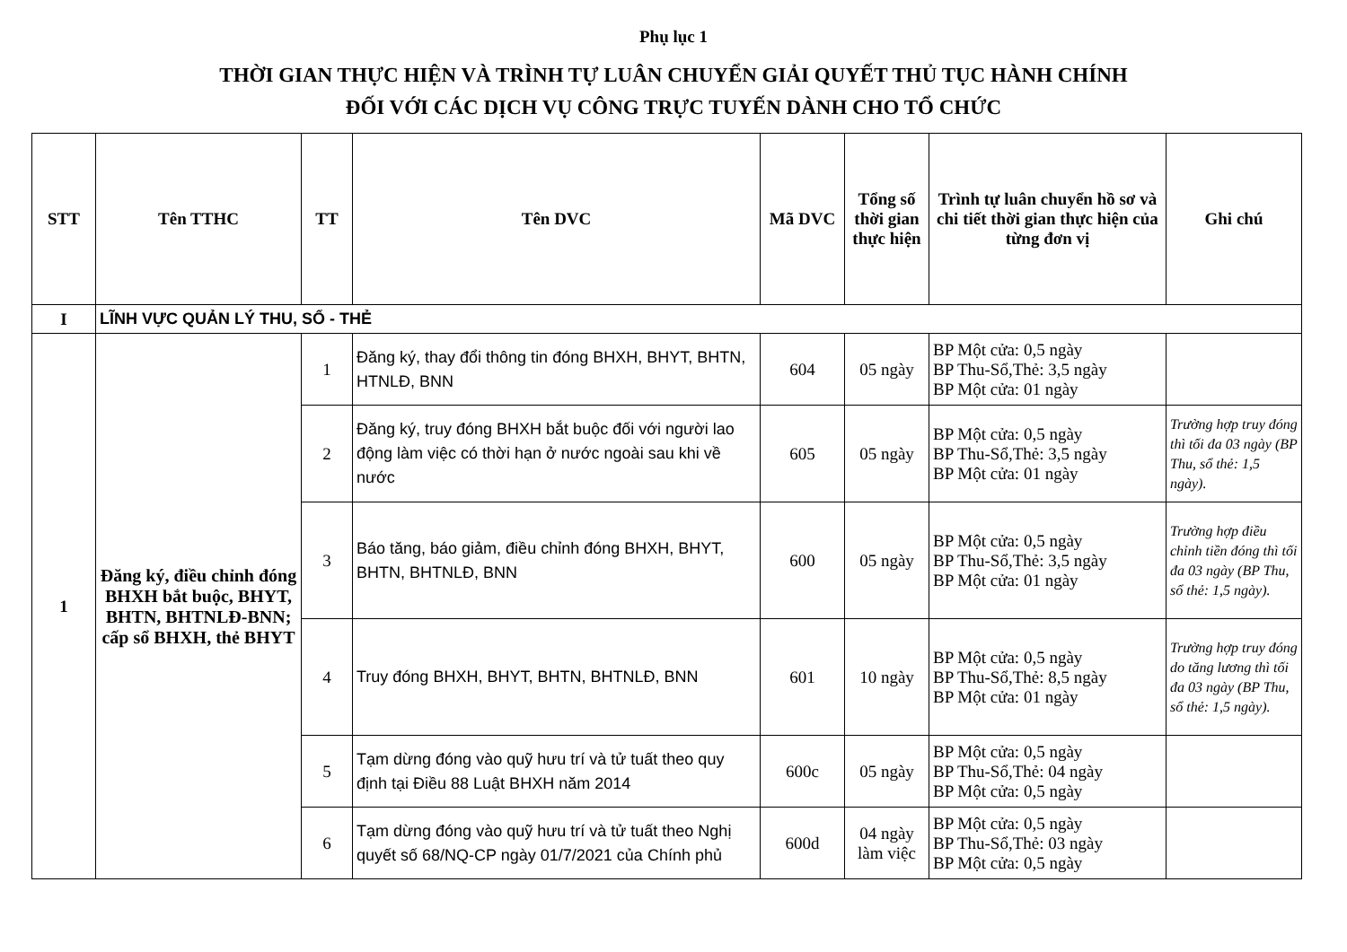Phụ lục 1
THỜI GIAN THỰC HIỆN VÀ TRÌNH TỰ LUÂN CHUYỂN GIẢI QUYẾT THỦ TỤC HÀNH CHÍNH
ĐỐI VỚI CÁC DỊCH VỤ CÔNG TRỰC TUYẾN DÀNH CHO TỔ CHỨC
| STT | Tên TTHC | TT | Tên DVC | Mã DVC | Tổng số thời gian thực hiện | Trình tự luân chuyển hồ sơ và chi tiết thời gian thực hiện của từng đơn vị | Ghi chú |
| --- | --- | --- | --- | --- | --- | --- | --- |
| I | LĨNH VỰC QUẢN LÝ THU, SỔ - THẺ | | | | | | |
| 1 | Đăng ký, điều chỉnh đóng BHXH bắt buộc, BHYT, BHTN, BHTNLĐ-BNN; cấp sổ BHXH, thẻ BHYT | 1 | Đăng ký, thay đổi thông tin đóng BHXH, BHYT, BHTN, HTNLĐ, BNN | 604 | 05 ngày | BP Một cửa: 0,5 ngày BP Thu-Sổ,Thẻ: 3,5 ngày BP Một cửa: 01 ngày | |
| | | 2 | Đăng ký, truy đóng BHXH bắt buộc đối với người lao động làm việc có thời hạn ở nước ngoài sau khi về nước | 605 | 05 ngày | BP Một cửa: 0,5 ngày BP Thu-Sổ,Thẻ: 3,5 ngày BP Một cửa: 01 ngày | Trường hợp truy đóng thì tối đa 03 ngày (BP Thu, sổ thẻ: 1,5 ngày). |
| | | 3 | Báo tăng, báo giảm, điều chỉnh đóng BHXH, BHYT, BHTN, BHTNLĐ, BNN | 600 | 05 ngày | BP Một cửa: 0,5 ngày BP Thu-Sổ,Thẻ: 3,5 ngày BP Một cửa: 01 ngày | Trường hợp điều chỉnh tiền đóng thì tối đa 03 ngày (BP Thu, sổ thẻ: 1,5 ngày). |
| | | 4 | Truy đóng BHXH, BHYT, BHTN, BHTNLĐ, BNN | 601 | 10 ngày | BP Một cửa: 0,5 ngày BP Thu-Sổ,Thẻ: 8,5 ngày BP Một cửa: 01 ngày | Trường hợp truy đóng do tăng lương thì tối đa 03 ngày (BP Thu, sổ thẻ: 1,5 ngày). |
| | | 5 | Tạm dừng đóng vào quỹ hưu trí và tử tuất theo quy định tại Điều 88 Luật BHXH năm 2014 | 600c | 05 ngày | BP Một cửa: 0,5 ngày BP Thu-Sổ,Thẻ: 04 ngày BP Một cửa: 0,5 ngày | |
| | | 6 | Tạm dừng đóng vào quỹ hưu trí và tử tuất theo Nghị quyết số 68/NQ-CP ngày 01/7/2021 của Chính phủ | 600d | 04 ngày làm việc | BP Một cửa: 0,5 ngày BP Thu-Sổ,Thẻ: 03 ngày BP Một cửa: 0,5 ngày | |